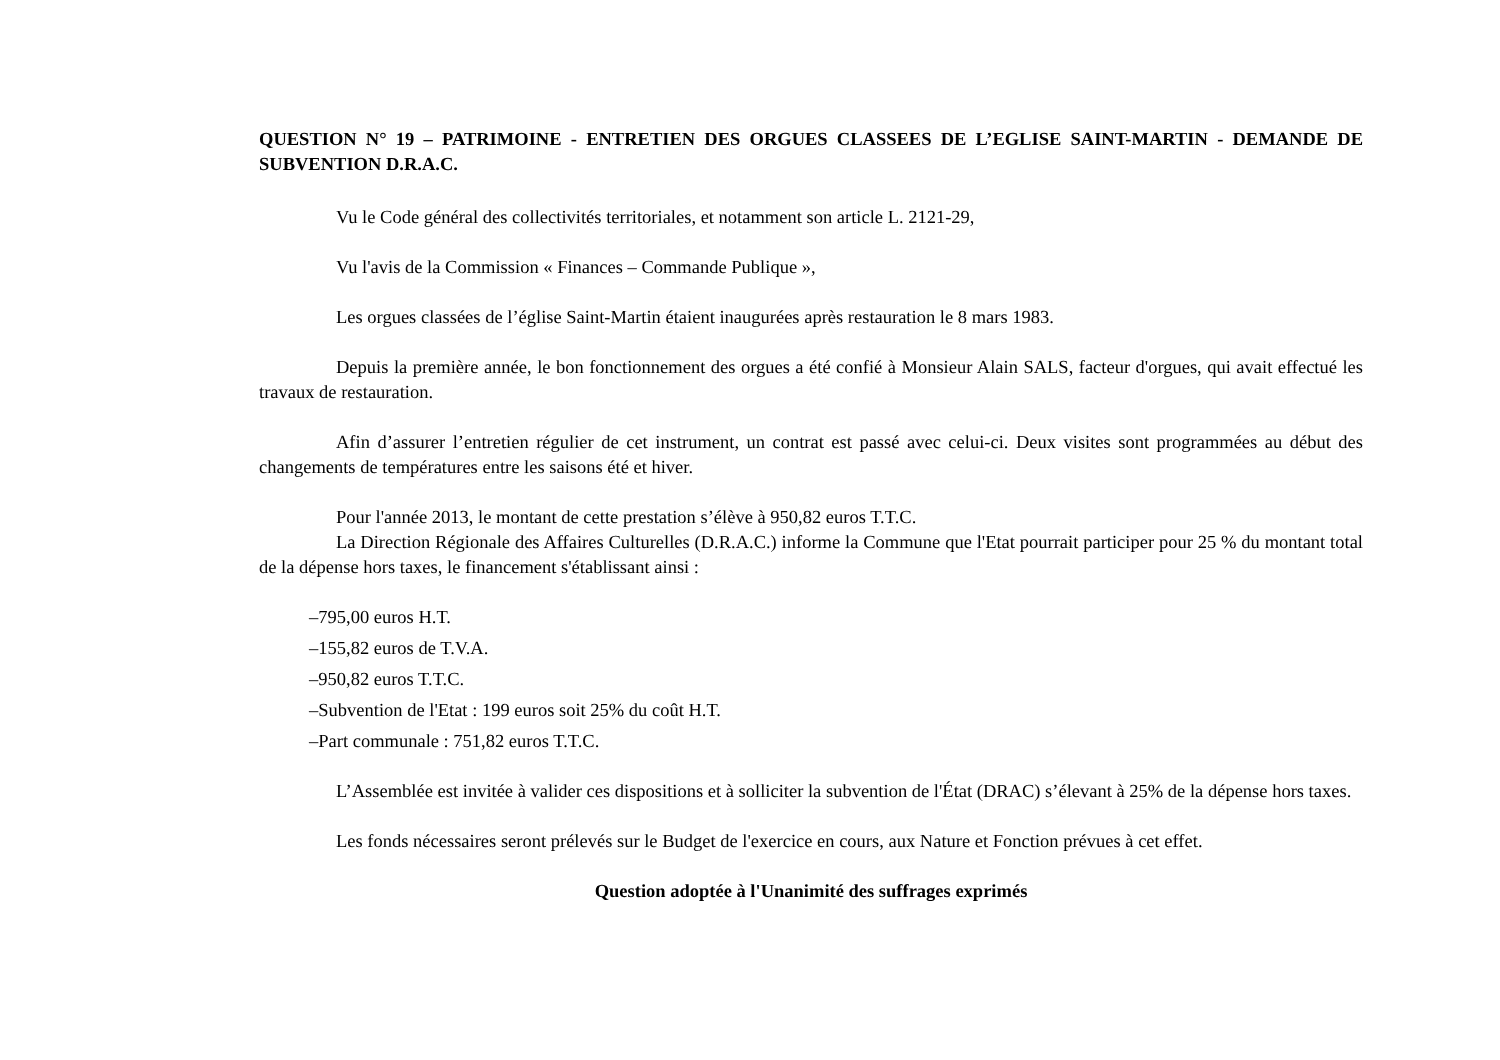QUESTION N° 19 – PATRIMOINE - ENTRETIEN DES ORGUES CLASSEES DE L’EGLISE SAINT-MARTIN - DEMANDE DE SUBVENTION D.R.A.C.
Vu le Code général des collectivités territoriales, et notamment son article L. 2121-29,
Vu l'avis de la Commission « Finances – Commande Publique »,
Les orgues classées de l’église Saint-Martin étaient inaugurées après restauration le 8 mars 1983.
Depuis la première année, le bon fonctionnement des orgues a été confié à Monsieur Alain SALS, facteur d'orgues, qui avait effectué les travaux de restauration.
Afin d’assurer l’entretien régulier de cet instrument, un contrat est passé avec celui-ci. Deux visites sont programmées au début des changements de températures entre les saisons été et hiver.
Pour l'année 2013, le montant de cette prestation s’élève à 950,82 euros T.T.C.
La Direction Régionale des Affaires Culturelles (D.R.A.C.) informe la Commune que l'Etat pourrait participer pour 25 % du montant total de la dépense hors taxes, le financement s'établissant ainsi :
–795,00 euros H.T.
–155,82 euros de T.V.A.
–950,82 euros T.T.C.
–Subvention de l'Etat : 199 euros soit 25% du coût H.T.
–Part communale : 751,82 euros T.T.C.
L’Assemblée est invitée à valider ces dispositions et à solliciter la subvention de l'État (DRAC) s’élevant à 25% de la dépense hors taxes.
Les fonds nécessaires seront prélevés sur le Budget de l'exercice en cours, aux Nature et Fonction prévues à cet effet.
Question adoptée à l'Unanimité des suffrages exprimés